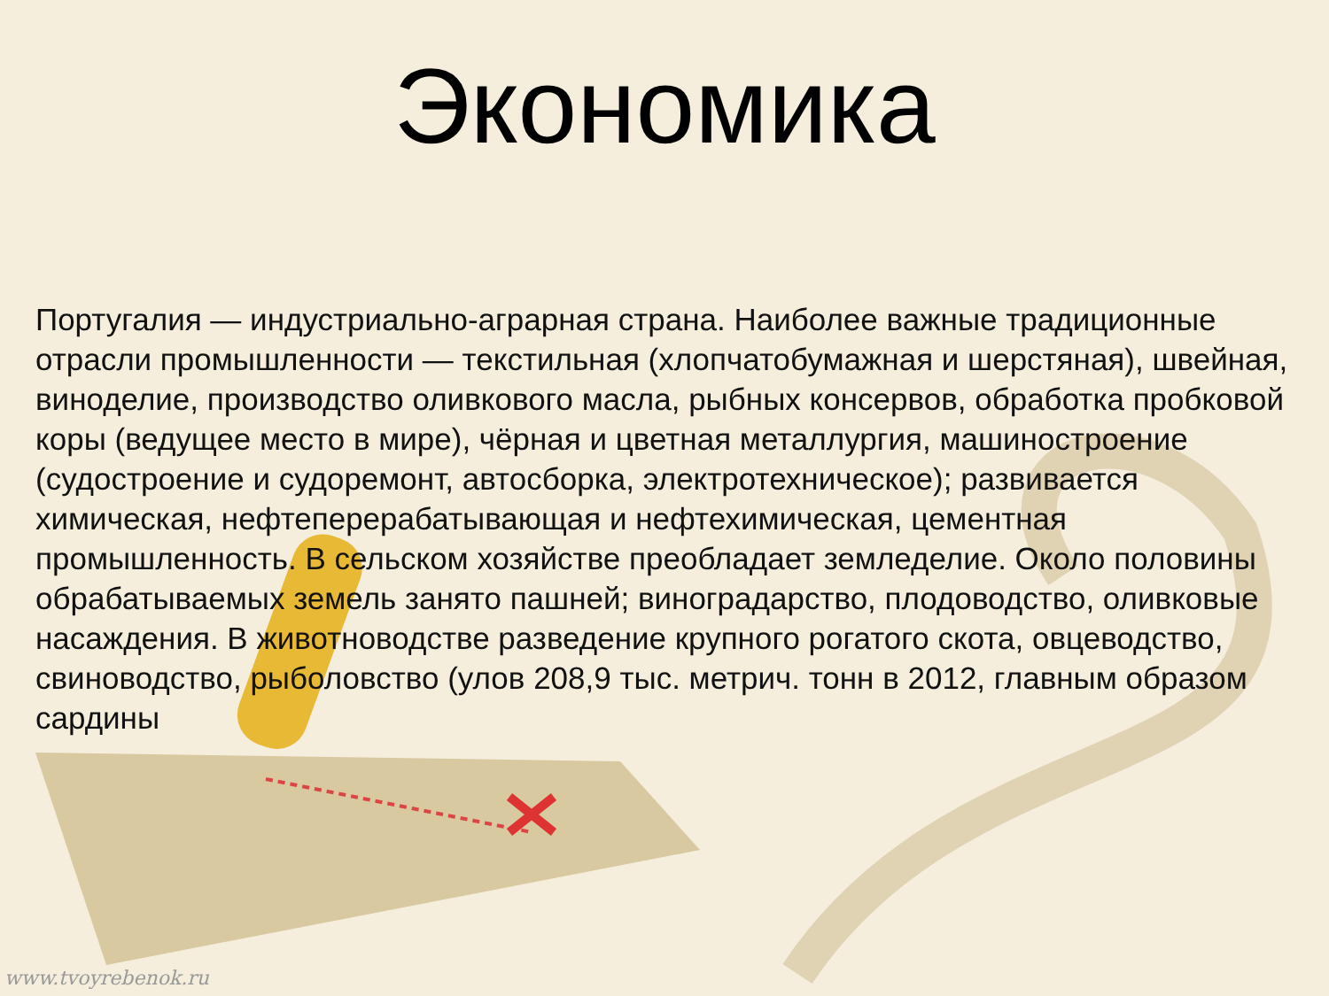Экономика
Португалия — индустриально-аграрная страна. Наиболее важные традиционные отрасли промышленности — текстильная (хлопчатобумажная и шерстяная), швейная, виноделие, производство оливкового масла, рыбных консервов, обработка пробковой коры (ведущее место в мире), чёрная и цветная металлургия, машиностроение (судостроение и судоремонт, автосборка, электротехническое); развивается химическая, нефтеперерабатывающая и нефтехимическая, цементная промышленность. В сельском хозяйстве преобладает земледелие. Около половины обрабатываемых земель занято пашней; виноградарство, плодоводство, оливковые насаждения. В животноводстве разведение крупного рогатого скота, овцеводство, свиноводство, рыболовство (улов 208,9 тыс. метрич. тонн в 2012, главным образом сардины
www.tvoyrebenok.ru